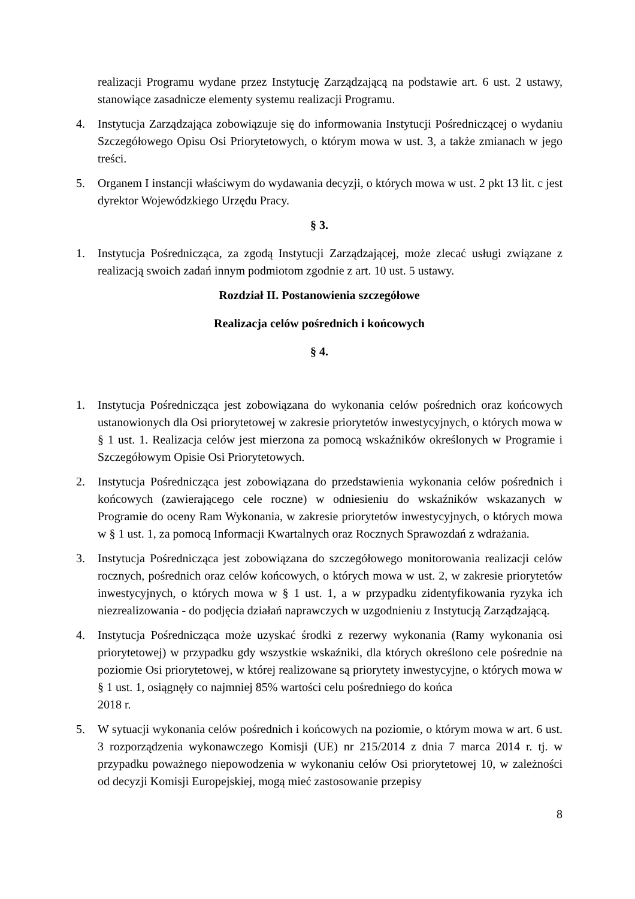realizacji Programu wydane przez Instytucję Zarządzającą na podstawie art. 6 ust. 2 ustawy, stanowiące zasadnicze elementy systemu realizacji Programu.
4. Instytucja Zarządzająca zobowiązuje się do informowania Instytucji Pośredniczącej o wydaniu Szczegółowego Opisu Osi Priorytetowych, o którym mowa w ust. 3, a także zmianach w jego treści.
5. Organem I instancji właściwym do wydawania decyzji, o których mowa w ust. 2 pkt 13 lit. c jest dyrektor Wojewódzkiego Urzędu Pracy.
§ 3.
1. Instytucja Pośrednicząca, za zgodą Instytucji Zarządzającej, może zlecać usługi związane z realizacją swoich zadań innym podmiotom zgodnie z art. 10 ust. 5 ustawy.
Rozdział II. Postanowienia szczegółowe
Realizacja celów pośrednich i końcowych
§ 4.
1. Instytucja Pośrednicząca jest zobowiązana do wykonania celów pośrednich oraz końcowych ustanowionych dla Osi priorytetowej w zakresie priorytetów inwestycyjnych, o których mowa w § 1 ust. 1. Realizacja celów jest mierzona za pomocą wskaźników określonych w Programie i Szczegółowym Opisie Osi Priorytetowych.
2. Instytucja Pośrednicząca jest zobowiązana do przedstawienia wykonania celów pośrednich i końcowych (zawierającego cele roczne) w odniesieniu do wskaźników wskazanych w Programie do oceny Ram Wykonania, w zakresie priorytetów inwestycyjnych, o których mowa w § 1 ust. 1, za pomocą Informacji Kwartalnych oraz Rocznych Sprawozdań z wdrażania.
3. Instytucja Pośrednicząca jest zobowiązana do szczegółowego monitorowania realizacji celów rocznych, pośrednich oraz celów końcowych, o których mowa w ust. 2, w zakresie priorytetów inwestycyjnych, o których mowa w § 1 ust. 1, a w przypadku zidentyfikowania ryzyka ich niezrealizowania - do podjęcia działań naprawczych w uzgodnieniu z Instytucją Zarządzającą.
4. Instytucja Pośrednicząca może uzyskać środki z rezerwy wykonania (Ramy wykonania osi priorytetowej) w przypadku gdy wszystkie wskaźniki, dla których określono cele pośrednie na poziomie Osi priorytetowej, w której realizowane są priorytety inwestycyjne, o których mowa w § 1 ust. 1, osiągnęły co najmniej 85% wartości celu pośredniego do końca
2018 r.
5. W sytuacji wykonania celów pośrednich i końcowych na poziomie, o którym mowa w art. 6 ust. 3 rozporządzenia wykonawczego Komisji (UE) nr 215/2014 z dnia 7 marca 2014 r. tj. w przypadku poważnego niepowodzenia w wykonaniu celów Osi priorytetowej 10, w zależności od decyzji Komisji Europejskiej, mogą mieć zastosowanie przepisy
8